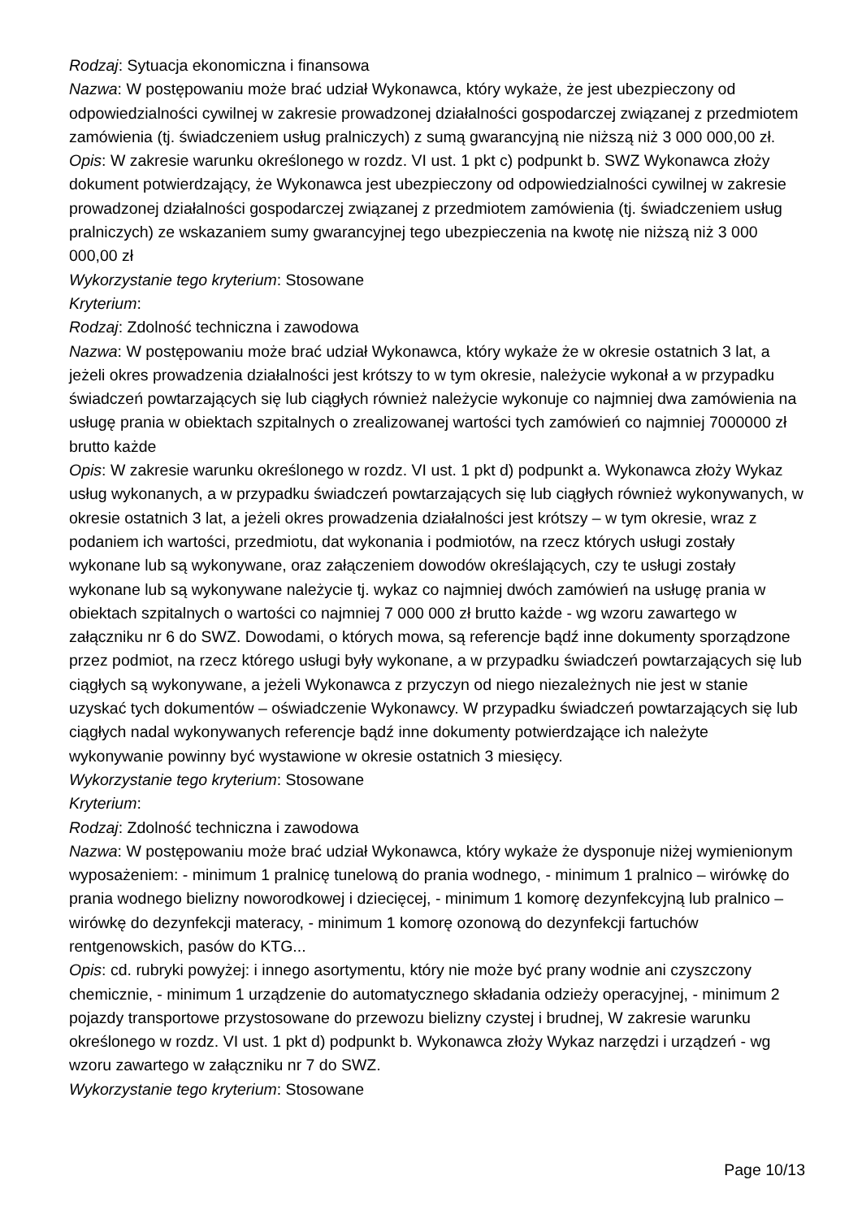Rodzaj: Sytuacja ekonomiczna i finansowa
Nazwa: W postępowaniu może brać udział Wykonawca, który wykaże, że jest ubezpieczony od odpowiedzialności cywilnej w zakresie prowadzonej działalności gospodarczej związanej z przedmiotem zamówienia (tj. świadczeniem usług pralniczych) z sumą gwarancyjną nie niższą niż 3 000 000,00 zł.
Opis: W zakresie warunku określonego w rozdz. VI ust. 1 pkt c) podpunkt b. SWZ Wykonawca złoży dokument potwierdzający, że Wykonawca jest ubezpieczony od odpowiedzialności cywilnej w zakresie prowadzonej działalności gospodarczej związanej z przedmiotem zamówienia (tj. świadczeniem usług pralniczych) ze wskazaniem sumy gwarancyjnej tego ubezpieczenia na kwotę nie niższą niż 3 000 000,00 zł
Wykorzystanie tego kryterium: Stosowane
Kryterium:
Rodzaj: Zdolność techniczna i zawodowa
Nazwa: W postępowaniu może brać udział Wykonawca, który wykaże że w okresie ostatnich 3 lat, a jeżeli okres prowadzenia działalności jest krótszy to w tym okresie, należycie wykonał a w przypadku świadczeń powtarzających się lub ciągłych również należycie wykonuje co najmniej dwa zamówienia na usługę prania w obiektach szpitalnych o zrealizowanej wartości tych zamówień co najmniej 7000000 zł brutto każde
Opis: W zakresie warunku określonego w rozdz. VI ust. 1 pkt d) podpunkt a. Wykonawca złoży Wykaz usług wykonanych, a w przypadku świadczeń powtarzających się lub ciągłych również wykonywanych, w okresie ostatnich 3 lat, a jeżeli okres prowadzenia działalności jest krótszy – w tym okresie, wraz z podaniem ich wartości, przedmiotu, dat wykonania i podmiotów, na rzecz których usługi zostały wykonane lub są wykonywane, oraz załączeniem dowodów określających, czy te usługi zostały wykonane lub są wykonywane należycie tj. wykaz co najmniej dwóch zamówień na usługę prania w obiektach szpitalnych o wartości co najmniej 7 000 000 zł brutto każde - wg wzoru zawartego w załączniku nr 6 do SWZ. Dowodami, o których mowa, są referencje bądź inne dokumenty sporządzone przez podmiot, na rzecz którego usługi były wykonane, a w przypadku świadczeń powtarzających się lub ciągłych są wykonywane, a jeżeli Wykonawca z przyczyn od niego niezależnych nie jest w stanie uzyskać tych dokumentów – oświadczenie Wykonawcy. W przypadku świadczeń powtarzających się lub ciągłych nadal wykonywanych referencje bądź inne dokumenty potwierdzające ich należyte wykonywanie powinny być wystawione w okresie ostatnich 3 miesięcy.
Wykorzystanie tego kryterium: Stosowane
Kryterium:
Rodzaj: Zdolność techniczna i zawodowa
Nazwa: W postępowaniu może brać udział Wykonawca, który wykaże że dysponuje niżej wymienionym wyposażeniem: - minimum 1 pralnicę tunelową do prania wodnego, - minimum 1 pralnico – wirówkę do prania wodnego bielizny noworodkowej i dziecięcej, - minimum 1 komorę dezynfekcyjną lub pralnico – wirówkę do dezynfekcji materacy, - minimum 1 komorę ozonową do dezynfekcji fartuchów rentgenowskich, pasów do KTG...
Opis: cd. rubryki powyżej: i innego asortymentu, który nie może być prany wodnie ani czyszczony chemicznie, - minimum 1 urządzenie do automatycznego składania odzieży operacyjnej, - minimum 2 pojazdy transportowe przystosowane do przewozu bielizny czystej i brudnej, W zakresie warunku określonego w rozdz. VI ust. 1 pkt d) podpunkt b. Wykonawca złoży Wykaz narzędzi i urządzeń - wg wzoru zawartego w załączniku nr 7 do SWZ.
Wykorzystanie tego kryterium: Stosowane
Page 10/13